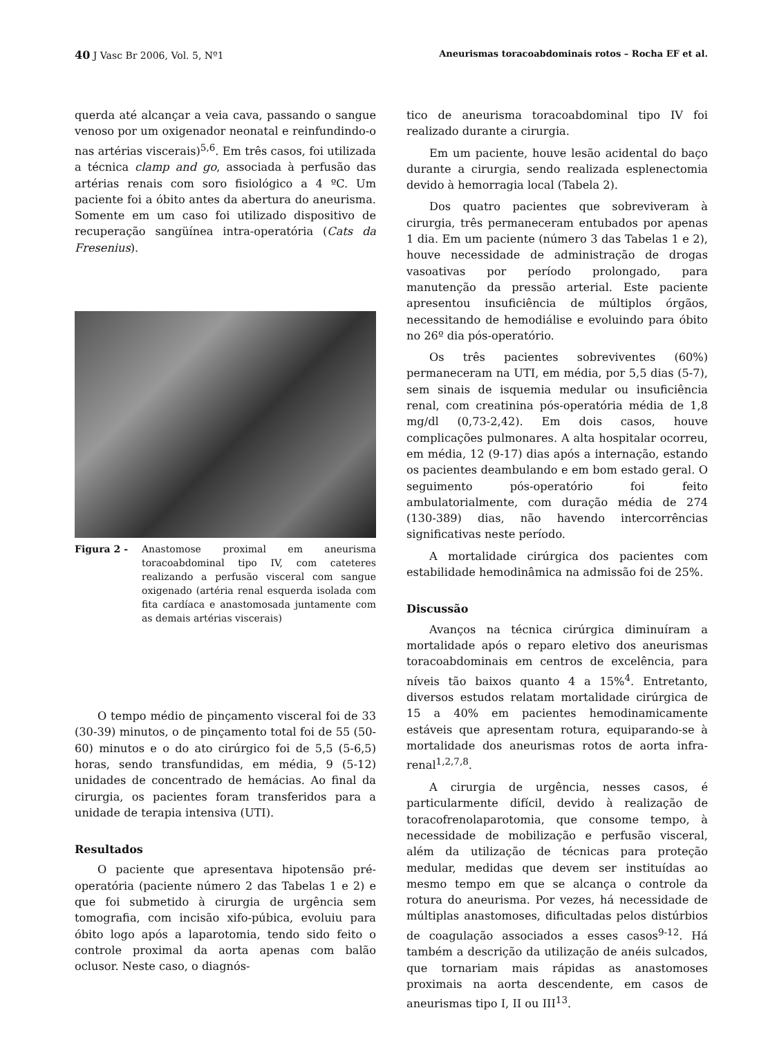40 J Vasc Br 2006, Vol. 5, Nº1 Aneurismas toracoabdominais rotos – Rocha EF et al.
querda até alcançar a veia cava, passando o sangue venoso por um oxigenador neonatal e reinfundindo-o nas artérias viscerais)<sup>5,6</sup>. Em três casos, foi utilizada a técnica clamp and go, associada à perfusão das artérias renais com soro fisiológico a 4 ºC. Um paciente foi a óbito antes da abertura do aneurisma. Somente em um caso foi utilizado dispositivo de recuperação sangüínea intra-operatória (Cats da Fresenius).
Figura 2 - Anastomose proximal em aneurisma toracoabdominal tipo IV, com cateteres realizando a perfusão visceral com sangue oxigenado (artéria renal esquerda isolada com fita cardíaca e anastomosada juntamente com as demais artérias viscerais)
O tempo médio de pinçamento visceral foi de 33 (30-39) minutos, o de pinçamento total foi de 55 (50-60) minutos e o do ato cirúrgico foi de 5,5 (5-6,5) horas, sendo transfundidas, em média, 9 (5-12) unidades de concentrado de hemácias. Ao final da cirurgia, os pacientes foram transferidos para a unidade de terapia intensiva (UTI).
Resultados
O paciente que apresentava hipotensão pré-operatória (paciente número 2 das Tabelas 1 e 2) e que foi submetido à cirurgia de urgência sem tomografia, com incisão xifo-púbica, evoluiu para óbito logo após a laparotomia, tendo sido feito o controle proximal da aorta apenas com balão oclusor. Neste caso, o diagnós-
tico de aneurisma toracoabdominal tipo IV foi realizado durante a cirurgia.
Em um paciente, houve lesão acidental do baço durante a cirurgia, sendo realizada esplenectomia devido à hemorragia local (Tabela 2).
Dos quatro pacientes que sobreviveram à cirurgia, três permaneceram entubados por apenas 1 dia. Em um paciente (número 3 das Tabelas 1 e 2), houve necessidade de administração de drogas vasoativas por período prolongado, para manutenção da pressão arterial. Este paciente apresentou insuficiência de múltiplos órgãos, necessitando de hemodiálise e evoluindo para óbito no 26º dia pós-operatório.
Os três pacientes sobreviventes (60%) permaneceram na UTI, em média, por 5,5 dias (5-7), sem sinais de isquemia medular ou insuficiência renal, com creatinina pós-operatória média de 1,8 mg/dl (0,73-2,42). Em dois casos, houve complicações pulmonares. A alta hospitalar ocorreu, em média, 12 (9-17) dias após a internação, estando os pacientes deambulando e em bom estado geral. O seguimento pós-operatório foi feito ambulatorialmente, com duração média de 274 (130-389) dias, não havendo intercorrências significativas neste período.
A mortalidade cirúrgica dos pacientes com estabilidade hemodinâmica na admissão foi de 25%.
Discussão
Avanços na técnica cirúrgica diminuíram a mortalidade após o reparo eletivo dos aneurismas toracoabdominais em centros de excelência, para níveis tão baixos quanto 4 a 15%<sup>4</sup>. Entretanto, diversos estudos relatam mortalidade cirúrgica de 15 a 40% em pacientes hemodinamicamente estáveis que apresentam rotura, equiparando-se à mortalidade dos aneurismas rotos de aorta infra-renal<sup>1,2,7,8</sup>.
A cirurgia de urgência, nesses casos, é particularmente difícil, devido à realização de toracofrenolaparotomia, que consome tempo, à necessidade de mobilização e perfusão visceral, além da utilização de técnicas para proteção medular, medidas que devem ser instituídas ao mesmo tempo em que se alcança o controle da rotura do aneurisma. Por vezes, há necessidade de múltiplas anastomoses, dificultadas pelos distúrbios de coagulação associados a esses casos<sup>9-12</sup>. Há também a descrição da utilização de anéis sulcados, que tornariam mais rápidas as anastomoses proximais na aorta descendente, em casos de aneurismas tipo I, II ou III<sup>13</sup>.